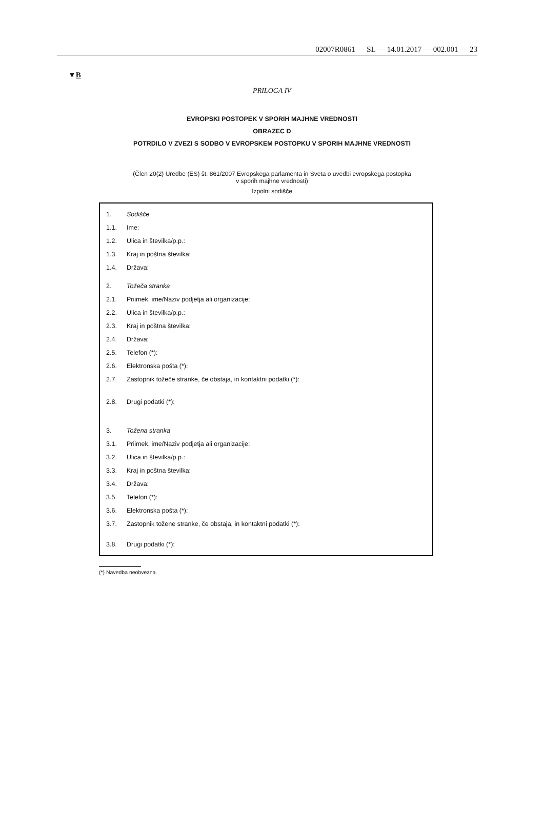02007R0861 — SL — 14.01.2017 — 002.001 — 23
▼B
PRILOGA IV
EVROPSKI POSTOPEK V SPORIH MAJHNE VREDNOSTI
OBRAZEC D
POTRDILO V ZVEZI S SODBO V EVROPSKEM POSTOPKU V SPORIH MAJHNE VREDNOSTI
(Člen 20(2) Uredbe (ES) št. 861/2007 Evropskega parlamenta in Sveta o uvedbi evropskega postopka
v sporih majhne vrednosti)
Izpolni sodišče
1. Sodišče
1.1. Ime:
1.2. Ulica in številka/p.p.:
1.3. Kraj in poštna številka:
1.4. Država:
2. Tožeča stranka
2.1. Priimek, ime/Naziv podjetja ali organizacije:
2.2. Ulica in številka/p.p.:
2.3. Kraj in poštna številka:
2.4. Država:
2.5. Telefon (*):
2.6. Elektronska pošta (*):
2.7. Zastopnik tožeče stranke, če obstaja, in kontaktni podatki (*):
2.8. Drugi podatki (*):
3. Tožena stranka
3.1. Priimek, ime/Naziv podjetja ali organizacije:
3.2. Ulica in številka/p.p.:
3.3. Kraj in poštna številka:
3.4. Država:
3.5. Telefon (*):
3.6. Elektronska pošta (*):
3.7. Zastopnik tožene stranke, če obstaja, in kontaktni podatki (*):
3.8. Drugi podatki (*):
(*) Navedba neobvezna.